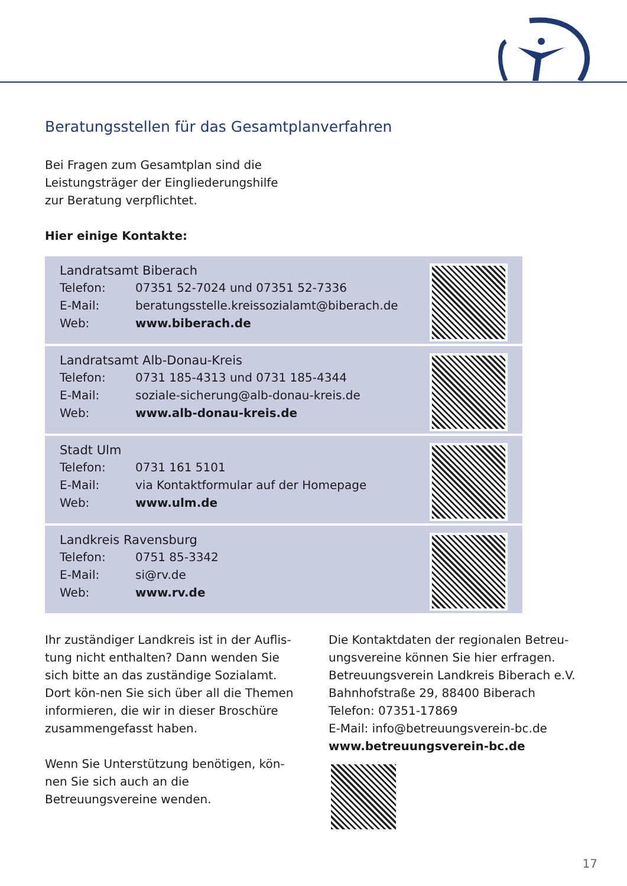Beratungsstellen für das Gesamtplanverfahren
Bei Fragen zum Gesamtplan sind die
Leistungsträger der Eingliederungshilfe
zur Beratung verpflichtet.
Hier einige Kontakte:
Landratsamt Biberach
Telefon: 07351 52-7024 und 07351 52-7336
E-Mail: beratungsstelle.kreissozialamt@biberach.de
Web: www.biberach.de
Landratsamt Alb-Donau-Kreis
Telefon: 0731 185-4313 und 0731 185-4344
E-Mail: soziale-sicherung@alb-donau-kreis.de
Web: www.alb-donau-kreis.de
Stadt Ulm
Telefon: 0731 161 5101
E-Mail: via Kontaktformular auf der Homepage
Web: www.ulm.de
Landkreis Ravensburg
Telefon: 0751 85-3342
E-Mail: si@rv.de
Web: www.rv.de
Ihr zuständiger Landkreis ist in der Auflis-tung nicht enthalten? Dann wenden Sie sich bitte an das zuständige Sozialamt. Dort kön-nen Sie sich über all die Themen informieren, die wir in dieser Broschüre zusammengefasst haben.
Wenn Sie Unterstützung benötigen, kön-nen Sie sich auch an die Betreuungsvereine wenden.
Die Kontaktdaten der regionalen Betreu-ungsvereine können Sie hier erfragen.
Betreuungsverein Landkreis Biberach e.V.
Bahnhofstraße 29, 88400 Biberach
Telefon: 07351-17869
E-Mail: info@betreuungsverein-bc.de
www.betreuungsverein-bc.de
17